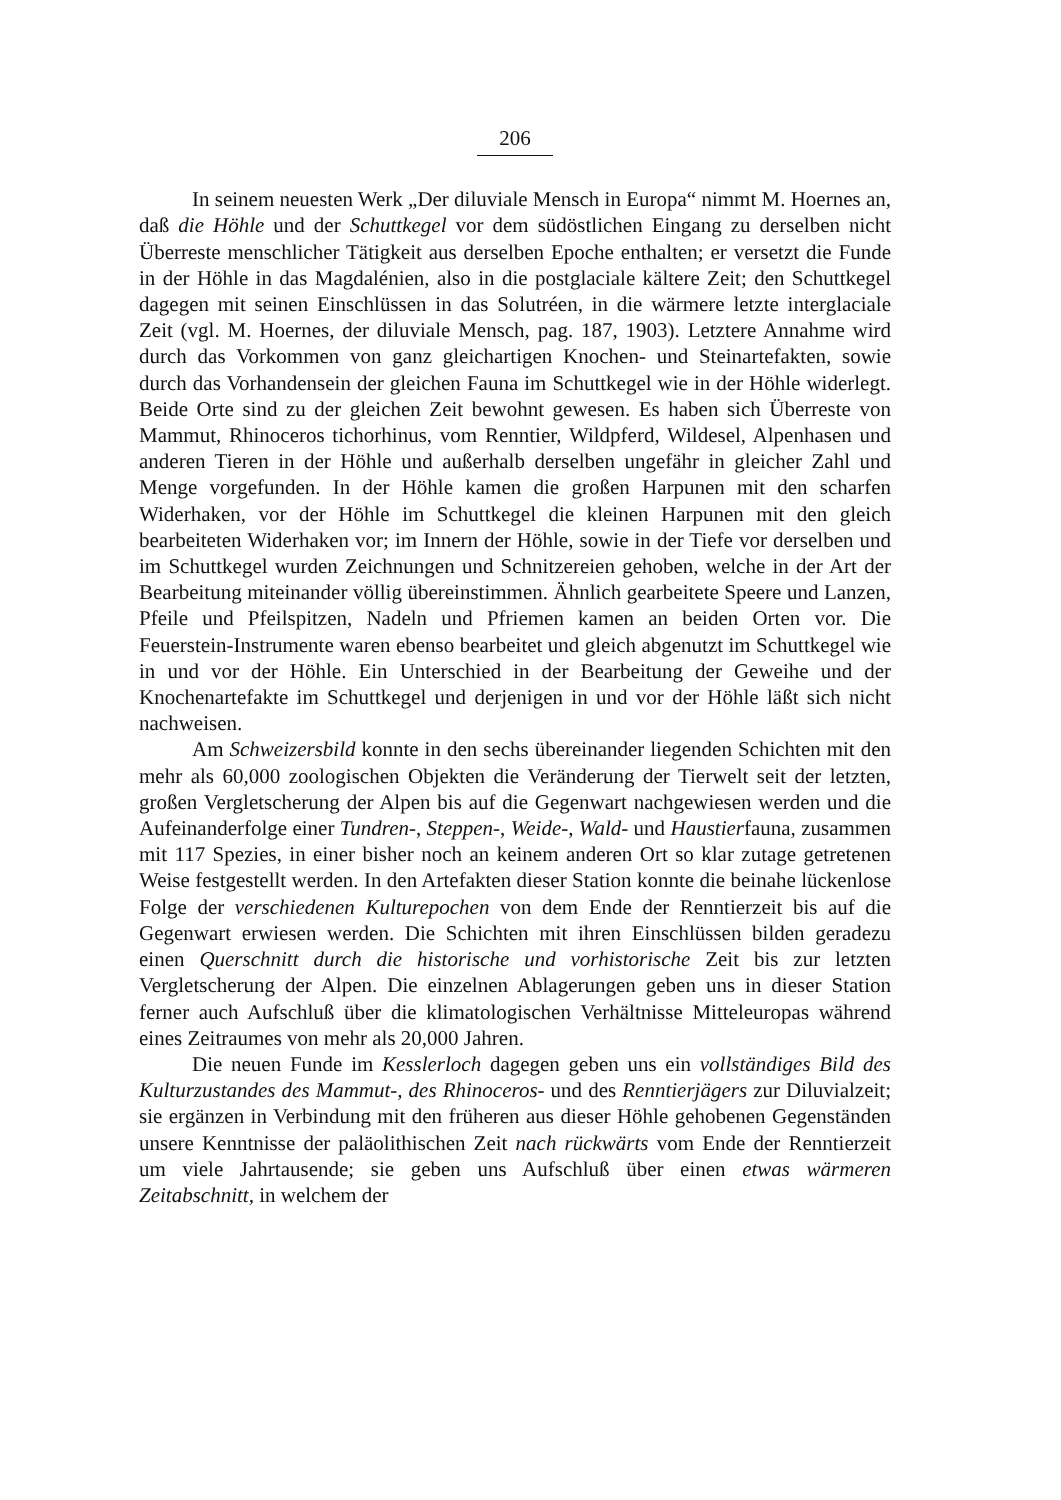206
In seinem neuesten Werk „Der diluviale Mensch in Europa“ nimmt M. Hoernes an, daß die Höhle und der Schuttkegel vor dem südöstlichen Eingang zu derselben nicht Überreste menschlicher Tätigkeit aus derselben Epoche enthalten; er versetzt die Funde in der Höhle in das Magdalénien, also in die postglaciale kältere Zeit; den Schuttkegel dagegen mit seinen Einschlüssen in das Solutréen, in die wärmere letzte interglaciale Zeit (vgl. M. Hoernes, der diluviale Mensch, pag. 187, 1903). Letztere Annahme wird durch das Vorkommen von ganz gleichartigen Knochen- und Steinartefakten, sowie durch das Vorhandensein der gleichen Fauna im Schuttkegel wie in der Höhle widerlegt. Beide Orte sind zu der gleichen Zeit bewohnt gewesen. Es haben sich Überreste von Mammut, Rhinoceros tichorhinus, vom Renntier, Wildpferd, Wildesel, Alpenhasen und anderen Tieren in der Höhle und außerhalb derselben ungefähr in gleicher Zahl und Menge vorgefunden. In der Höhle kamen die großen Harpunen mit den scharfen Widerhaken, vor der Höhle im Schuttkegel die kleinen Harpunen mit den gleich bearbeiteten Widerhaken vor; im Innern der Höhle, sowie in der Tiefe vor derselben und im Schuttkegel wurden Zeichnungen und Schnitzereien gehoben, welche in der Art der Bearbeitung miteinander völlig übereinstimmen. Ähnlich gearbeitete Speere und Lanzen, Pfeile und Pfeilspitzen, Nadeln und Pfriemen kamen an beiden Orten vor. Die Feuerstein-Instrumente waren ebenso bearbeitet und gleich abgenutzt im Schuttkegel wie in und vor der Höhle. Ein Unterschied in der Bearbeitung der Geweihe und der Knochenartefakte im Schuttkegel und derjenigen in und vor der Höhle läßt sich nicht nachweisen.
Am Schweizersbild konnte in den sechs übereinander liegenden Schichten mit den mehr als 60,000 zoologischen Objekten die Veränderung der Tierwelt seit der letzten, großen Vergletscherung der Alpen bis auf die Gegenwart nachgewiesen werden und die Aufeinanderfolge einer Tundren-, Steppen-, Weide-, Wald- und Haustierfauna, zusammen mit 117 Spezies, in einer bisher noch an keinem anderen Ort so klar zutage getretenen Weise festgestellt werden. In den Artefakten dieser Station konnte die beinahe lückenlose Folge der verschiedenen Kulturepochen von dem Ende der Renntierzeit bis auf die Gegenwart erwiesen werden. Die Schichten mit ihren Einschlüssen bilden geradezu einen Querschnitt durch die historische und vorhistorische Zeit bis zur letzten Vergletscherung der Alpen. Die einzelnen Ablagerungen geben uns in dieser Station ferner auch Aufschluß über die klimatologischen Verhältnisse Mitteleuropas während eines Zeitraumes von mehr als 20,000 Jahren.
Die neuen Funde im Kesslerloch dagegen geben uns ein vollständiges Bild des Kulturzustandes des Mammut-, des Rhinoceros- und des Renntierjägers zur Diluvialzeit; sie ergänzen in Verbindung mit den früheren aus dieser Höhle gehobenen Gegenständen unsere Kenntnisse der paläolithischen Zeit nach rückwärts vom Ende der Renntierzeit um viele Jahrtausende; sie geben uns Aufschluß über einen etwas wärmeren Zeitabschnitt, in welchem der